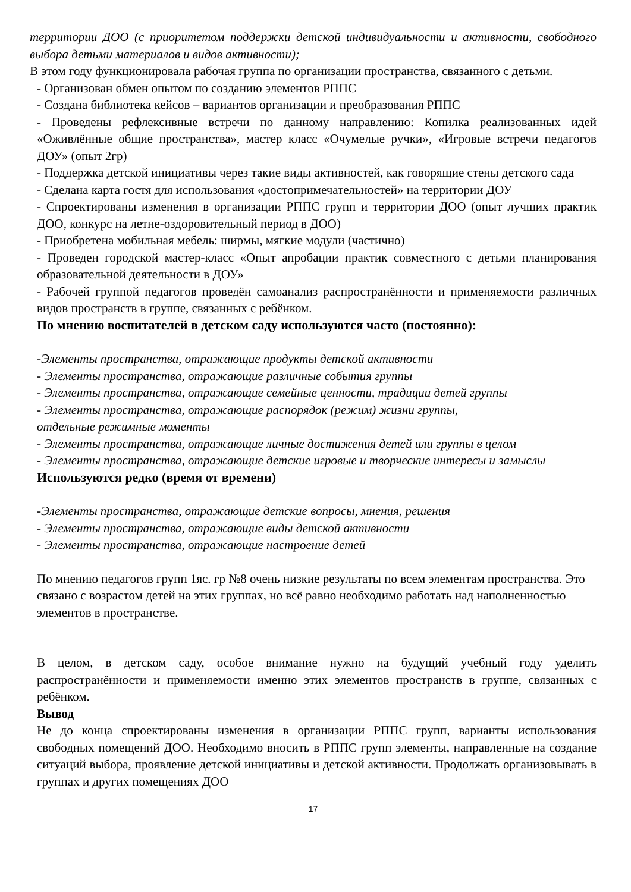территории ДОО (с приоритетом поддержки детской индивидуальности и активности, свободного выбора детьми материалов и видов активности);
В этом году функционировала рабочая группа по организации пространства, связанного с детьми.
- Организован обмен опытом по созданию элементов РППС
- Создана библиотека кейсов – вариантов организации и преобразования РППС
- Проведены рефлексивные встречи по данному направлению: Копилка реализованных идей «Оживлённые общие пространства», мастер класс «Очумелые ручки», «Игровые встречи педагогов ДОУ» (опыт 2гр)
- Поддержка детской инициативы через такие виды активностей, как говорящие стены детского сада
- Сделана карта гостя для использования «достопримечательностей» на территории ДОУ
- Спроектированы изменения в организации РППС групп и территории ДОО (опыт лучших практик ДОО, конкурс на летне-оздоровительный период в ДОО)
- Приобретена мобильная мебель: ширмы, мягкие модули (частично)
- Проведен городской мастер-класс «Опыт апробации практик совместного с детьми планирования образовательной деятельности в ДОУ»
- Рабочей группой педагогов проведён самоанализ распространённости и применяемости различных видов пространств в группе, связанных с ребёнком.
По мнению воспитателей в детском саду используются часто (постоянно):
-Элементы пространства, отражающие продукты детской активности
- Элементы пространства, отражающие различные события группы
- Элементы пространства, отражающие семейные ценности, традиции детей группы
- Элементы пространства, отражающие распорядок (режим) жизни группы,
отдельные режимные моменты
- Элементы пространства, отражающие личные достижения детей или группы в целом
- Элементы пространства, отражающие детские игровые и творческие интересы и замыслы
Используются редко (время от времени)
-Элементы пространства, отражающие детские вопросы, мнения, решения
- Элементы пространства, отражающие виды детской активности
- Элементы пространства, отражающие настроение детей
По мнению педагогов групп 1яс. гр №8 очень низкие результаты по всем элементам пространства. Это связано с возрастом детей на этих группах, но всё равно необходимо работать над наполненностью элементов в пространстве.
В целом, в детском саду, особое внимание нужно на будущий учебный году уделить распространённости и применяемости именно этих элементов пространств в группе, связанных с ребёнком.
Вывод
Не до конца спроектированы изменения в организации РППС групп, варианты использования свободных помещений ДОО. Необходимо вносить в РППС групп элементы, направленные на создание ситуаций выбора, проявление детской инициативы и детской активности. Продолжать организовывать в группах и других помещениях ДОО
17